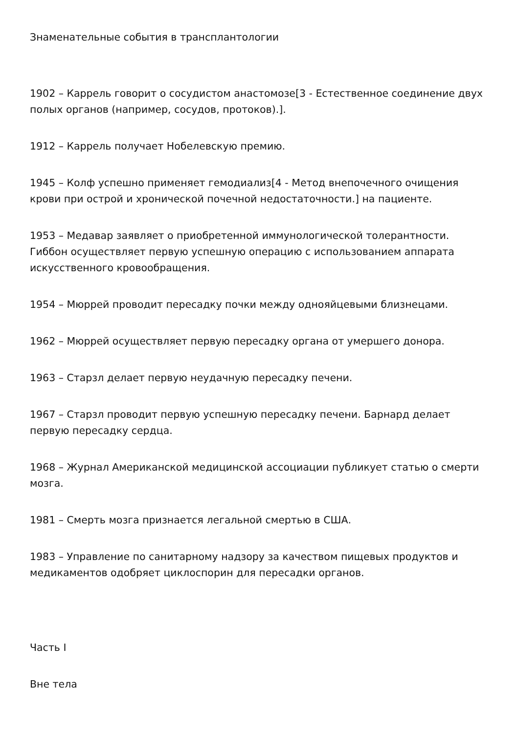Знаменательные события в трансплантологии
1902 – Каррель говорит о сосудистом анастомозе[3 - Естественное соединение двух полых органов (например, сосудов, протоков).].
1912 – Каррель получает Нобелевскую премию.
1945 – Колф успешно применяет гемодиализ[4 - Метод внепочечного очищения крови при острой и хронической почечной недостаточности.] на пациенте.
1953 – Медавар заявляет о приобретенной иммунологической толерантности. Гиббон осуществляет первую успешную операцию с использованием аппарата искусственного кровообращения.
1954 – Мюррей проводит пересадку почки между однояйцевыми близнецами.
1962 – Мюррей осуществляет первую пересадку органа от умершего донора.
1963 – Старзл делает первую неудачную пересадку печени.
1967 – Старзл проводит первую успешную пересадку печени. Барнард делает первую пересадку сердца.
1968 – Журнал Американской медицинской ассоциации публикует статью о смерти мозга.
1981 – Смерть мозга признается легальной смертью в США.
1983 – Управление по санитарному надзору за качеством пищевых продуктов и медикаментов одобряет циклоспорин для пересадки органов.
Часть I
Вне тела